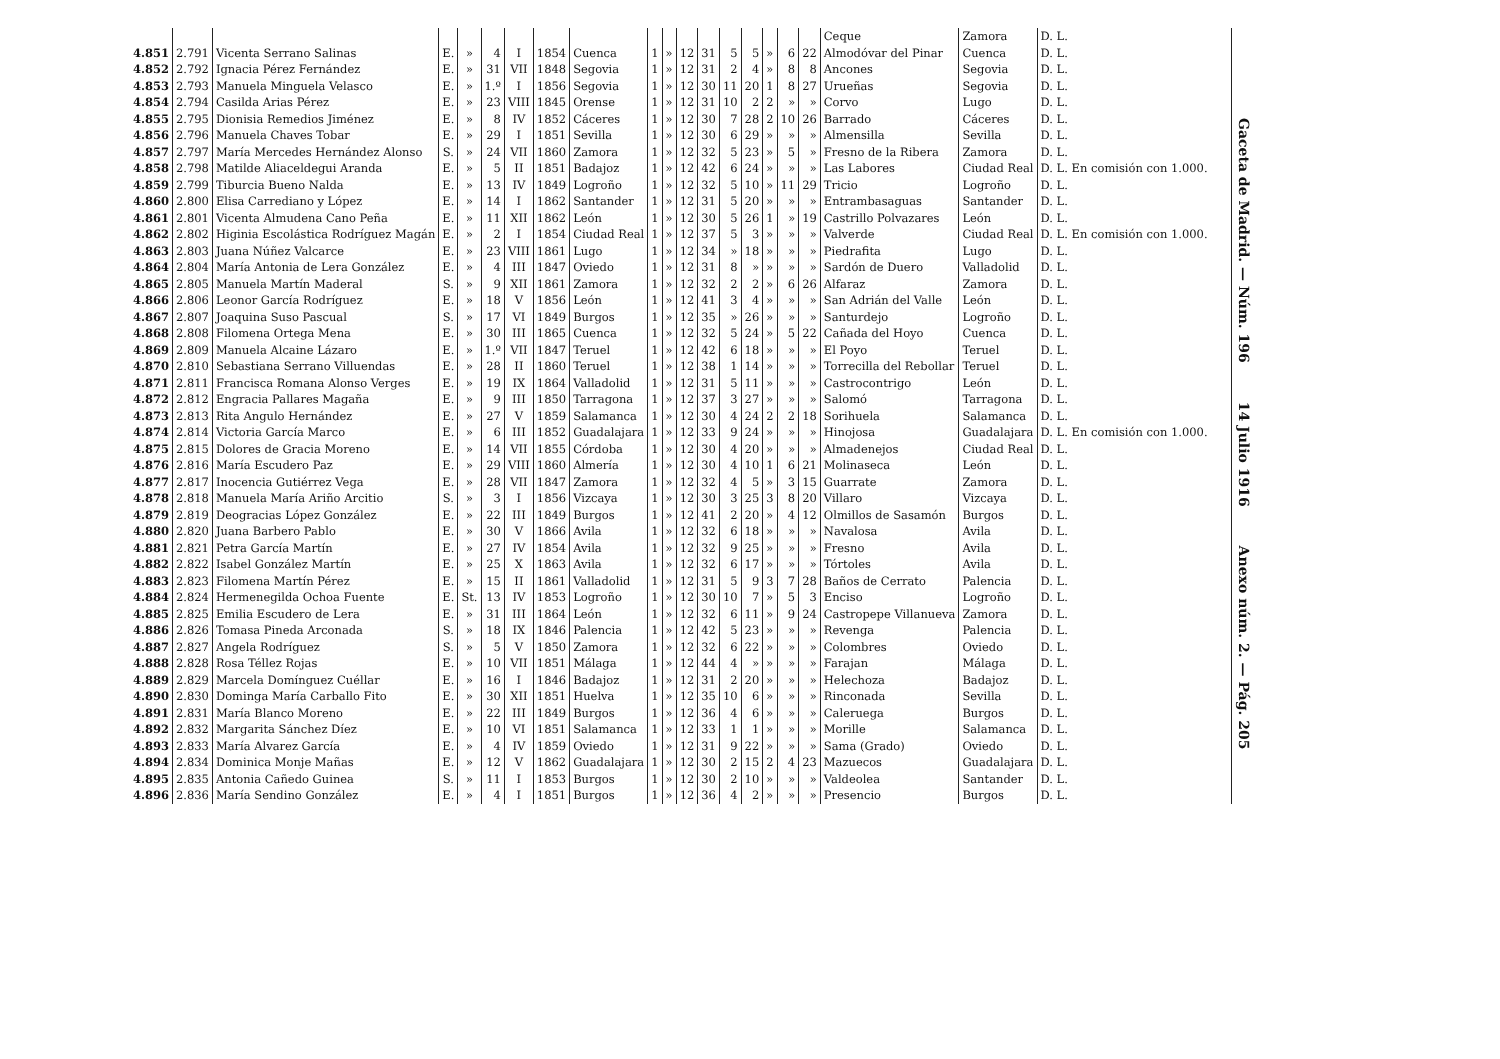| | | | | | | | | | | | | | | | | | | Ceque | Zamora | D. L. |
| 4.851 | 2.791 | Vicenta Serrano Salinas | E. | » | 4 | I | 1854 | Cuenca | 1 | » | 12 | 31 | 5 | 5 | » | 6 | 22 | Almodóvar del Pinar | Cuenca | D. L. |
| 4.852 | 2.792 | Ignacia Pérez Fernández | E. | » | 31 | VII | 1848 | Segovia | 1 | » | 12 | 31 | 2 | 4 | » | 8 | 8 | Ancones | Segovia | D. L. |
| 4.853 | 2.793 | Manuela Minguela Velasco | E. | » | 1.º | I | 1856 | Segovia | 1 | » | 12 | 30 | 11 | 20 | 1 | 8 | 27 | Urueñas | Segovia | D. L. |
| 4.854 | 2.794 | Casilda Arias Pérez | E. | » | 23 | VIII | 1845 | Orense | 1 | » | 12 | 31 | 10 | 2 | 2 | » | » | Corvo | Lugo | D. L. |
| 4.855 | 2.795 | Dionisia Remedios Jiménez | E. | » | 8 | IV | 1852 | Cáceres | 1 | » | 12 | 30 | 7 | 28 | 2 | 10 | 26 | Barrado | Cáceres | D. L. |
| 4.856 | 2.796 | Manuela Chaves Tobar | E. | » | 29 | I | 1851 | Sevilla | 1 | » | 12 | 30 | 6 | 29 | » | » | » | Almensilla | Sevilla | D. L. |
| 4.857 | 2.797 | María Mercedes Hernández Alonso | S. | » | 24 | VII | 1860 | Zamora | 1 | » | 12 | 32 | 5 | 23 | » | 5 | » | Fresno de la Ribera | Zamora | D. L. |
| 4.858 | 2.798 | Matilde Aliaceldegui Aranda | E. | » | 5 | II | 1851 | Badajoz | 1 | » | 12 | 42 | 6 | 24 | » | » | » | Las Labores | Ciudad Real | D. L. En comisión con 1.000. |
| 4.859 | 2.799 | Tiburcia Bueno Nalda | E. | » | 13 | IV | 1849 | Logroño | 1 | » | 12 | 32 | 5 | 10 | » | 11 | 29 | Tricio | Logroño | D. L. |
| 4.860 | 2.800 | Elisa Carrediano y López | E. | » | 14 | I | 1862 | Santander | 1 | » | 12 | 31 | 5 | 20 | » | » | » | Entrambasaguas | Santander | D. L. |
| 4.861 | 2.801 | Vicenta Almudena Cano Peña | E. | » | 11 | XII | 1862 | León | 1 | » | 12 | 30 | 5 | 26 | 1 | » | 19 | Castrillo Polvazares | León | D. L. |
| 4.862 | 2.802 | Higinia Escolástica Rodríguez Magán | E. | » | 2 | I | 1854 | Ciudad Real | 1 | » | 12 | 37 | 5 | 3 | » | » | » | Valverde | Ciudad Real | D. L. En comisión con 1.000. |
| 4.863 | 2.803 | Juana Núñez Valcarce | E. | » | 23 | VIII | 1861 | Lugo | 1 | » | 12 | 34 | » | 18 | » | » | » | Piedrafita | Lugo | D. L. |
| 4.864 | 2.804 | María Antonia de Lera González | E. | » | 4 | III | 1847 | Oviedo | 1 | » | 12 | 31 | 8 | » | » | » | » | Sardón de Duero | Valladolid | D. L. |
| 4.865 | 2.805 | Manuela Martín Maderal | S. | » | 9 | XII | 1861 | Zamora | 1 | » | 12 | 32 | 2 | 2 | » | 6 | 26 | Alfaraz | Zamora | D. L. |
| 4.866 | 2.806 | Leonor García Rodríguez | E. | » | 18 | V | 1856 | León | 1 | » | 12 | 41 | 3 | 4 | » | » | » | San Adrián del Valle | León | D. L. |
| 4.867 | 2.807 | Joaquina Suso Pascual | S. | » | 17 | VI | 1849 | Burgos | 1 | » | 12 | 35 | » | 26 | » | » | » | Santurdejo | Logroño | D. L. |
| 4.868 | 2.808 | Filomena Ortega Mena | E. | » | 30 | III | 1865 | Cuenca | 1 | » | 12 | 32 | 5 | 24 | » | 5 | 22 | Cañada del Hoyo | Cuenca | D. L. |
| 4.869 | 2.809 | Manuela Alcaine Lázaro | E. | » | 1.º | VII | 1847 | Teruel | 1 | » | 12 | 42 | 6 | 18 | » | » | » | El Poyo | Teruel | D. L. |
| 4.870 | 2.810 | Sebastiana Serrano Villuendas | E. | » | 28 | II | 1860 | Teruel | 1 | » | 12 | 38 | 1 | 14 | » | » | » | Torrecilla del Rebollar | Teruel | D. L. |
| 4.871 | 2.811 | Francisca Romana Alonso Verges | E. | » | 19 | IX | 1864 | Valladolid | 1 | » | 12 | 31 | 5 | 11 | » | » | » | Castrocontrigo | León | D. L. |
| 4.872 | 2.812 | Engracia Pallares Magaña | E. | » | 9 | III | 1850 | Tarragona | 1 | » | 12 | 37 | 3 | 27 | » | » | » | Salomó | Tarragona | D. L. |
| 4.873 | 2.813 | Rita Angulo Hernández | E. | » | 27 | V | 1859 | Salamanca | 1 | » | 12 | 30 | 4 | 24 | 2 | 2 | 18 | Sorihuela | Salamanca | D. L. |
| 4.874 | 2.814 | Victoria García Marco | E. | » | 6 | III | 1852 | Guadalajara | 1 | » | 12 | 33 | 9 | 24 | » | » | » | Hinojosa | Guadalajara | D. L. En comisión con 1.000. |
| 4.875 | 2.815 | Dolores de Gracia Moreno | E. | » | 14 | VII | 1855 | Córdoba | 1 | » | 12 | 30 | 4 | 20 | » | » | » | Almadenejos | Ciudad Real | D. L. |
| 4.876 | 2.816 | María Escudero Paz | E. | » | 29 | VIII | 1860 | Almería | 1 | » | 12 | 30 | 4 | 10 | 1 | 6 | 21 | Molinaseca | León | D. L. |
| 4.877 | 2.817 | Inocencia Gutiérrez Vega | E. | » | 28 | VII | 1847 | Zamora | 1 | » | 12 | 32 | 4 | 5 | » | 3 | 15 | Guarrate | Zamora | D. L. |
| 4.878 | 2.818 | Manuela María Ariño Arcitio | S. | » | 3 | I | 1856 | Vizcaya | 1 | » | 12 | 30 | 3 | 25 | 3 | 8 | 20 | Villaro | Vizcaya | D. L. |
| 4.879 | 2.819 | Deogracias López González | E. | » | 22 | III | 1849 | Burgos | 1 | » | 12 | 41 | 2 | 20 | » | 4 | 12 | Olmillos de Sasamón | Burgos | D. L. |
| 4.880 | 2.820 | Juana Barbero Pablo | E. | » | 30 | V | 1866 | Avila | 1 | » | 12 | 32 | 6 | 18 | » | » | » | Navalosa | Avila | D. L. |
| 4.881 | 2.821 | Petra García Martín | E. | » | 27 | IV | 1854 | Avila | 1 | » | 12 | 32 | 9 | 25 | » | » | » | Fresno | Avila | D. L. |
| 4.882 | 2.822 | Isabel González Martín | E. | » | 25 | X | 1863 | Avila | 1 | » | 12 | 32 | 6 | 17 | » | » | » | Tórtoles | Avila | D. L. |
| 4.883 | 2.823 | Filomena Martín Pérez | E. | » | 15 | II | 1861 | Valladolid | 1 | » | 12 | 31 | 5 | 9 | 3 | 7 | 28 | Baños de Cerrato | Palencia | D. L. |
| 4.884 | 2.824 | Hermenegilda Ochoa Fuente | E. | St. | 13 | IV | 1853 | Logroño | 1 | » | 12 | 30 | 10 | 7 | » | 5 | 3 | Enciso | Logroño | D. L. |
| 4.885 | 2.825 | Emilia Escudero de Lera | E. | » | 31 | III | 1864 | León | 1 | » | 12 | 32 | 6 | 11 | » | 9 | 24 | Castropepe Villanueva | Zamora | D. L. |
| 4.886 | 2.826 | Tomasa Pineda Arconada | S. | » | 18 | IX | 1846 | Palencia | 1 | » | 12 | 42 | 5 | 23 | » | » | » | Revenga | Palencia | D. L. |
| 4.887 | 2.827 | Angela Rodríguez | S. | » | 5 | V | 1850 | Zamora | 1 | » | 12 | 32 | 6 | 22 | » | » | » | Colombres | Oviedo | D. L. |
| 4.888 | 2.828 | Rosa Téllez Rojas | E. | » | 10 | VII | 1851 | Málaga | 1 | » | 12 | 44 | 4 | » | » | » | » | Farajan | Málaga | D. L. |
| 4.889 | 2.829 | Marcela Domínguez Cuéllar | E. | » | 16 | I | 1846 | Badajoz | 1 | » | 12 | 31 | 2 | 20 | » | » | » | Helechoza | Badajoz | D. L. |
| 4.890 | 2.830 | Dominga María Carballo Fito | E. | » | 30 | XII | 1851 | Huelva | 1 | » | 12 | 35 | 10 | 6 | » | » | » | Rinconada | Sevilla | D. L. |
| 4.891 | 2.831 | María Blanco Moreno | E. | » | 22 | III | 1849 | Burgos | 1 | » | 12 | 36 | 4 | 6 | » | » | » | Caleruega | Burgos | D. L. |
| 4.892 | 2.832 | Margarita Sánchez Díez | E. | » | 10 | VI | 1851 | Salamanca | 1 | » | 12 | 33 | 1 | 1 | » | » | » | Morille | Salamanca | D. L. |
| 4.893 | 2.833 | María Alvarez García | E. | » | 4 | IV | 1859 | Oviedo | 1 | » | 12 | 31 | 9 | 22 | » | » | » | Sama (Grado) | Oviedo | D. L. |
| 4.894 | 2.834 | Dominica Monje Mañas | E. | » | 12 | V | 1862 | Guadalajara | 1 | » | 12 | 30 | 2 | 15 | 2 | 4 | 23 | Mazuecos | Guadalajara | D. L. |
| 4.895 | 2.835 | Antonia Cañedo Guinea | S. | » | 11 | I | 1853 | Burgos | 1 | » | 12 | 30 | 2 | 10 | » | » | » | Valdeolea | Santander | D. L. |
| 4.896 | 2.836 | María Sendino González | E. | » | 4 | I | 1851 | Burgos | 1 | » | 12 | 36 | 4 | 2 | » | » | » | Presencio | Burgos | D. L. |
Gaceta de Madrid. — Núm. 196 14 Julio 1916 Anexo núm. 2. — Pág. 205